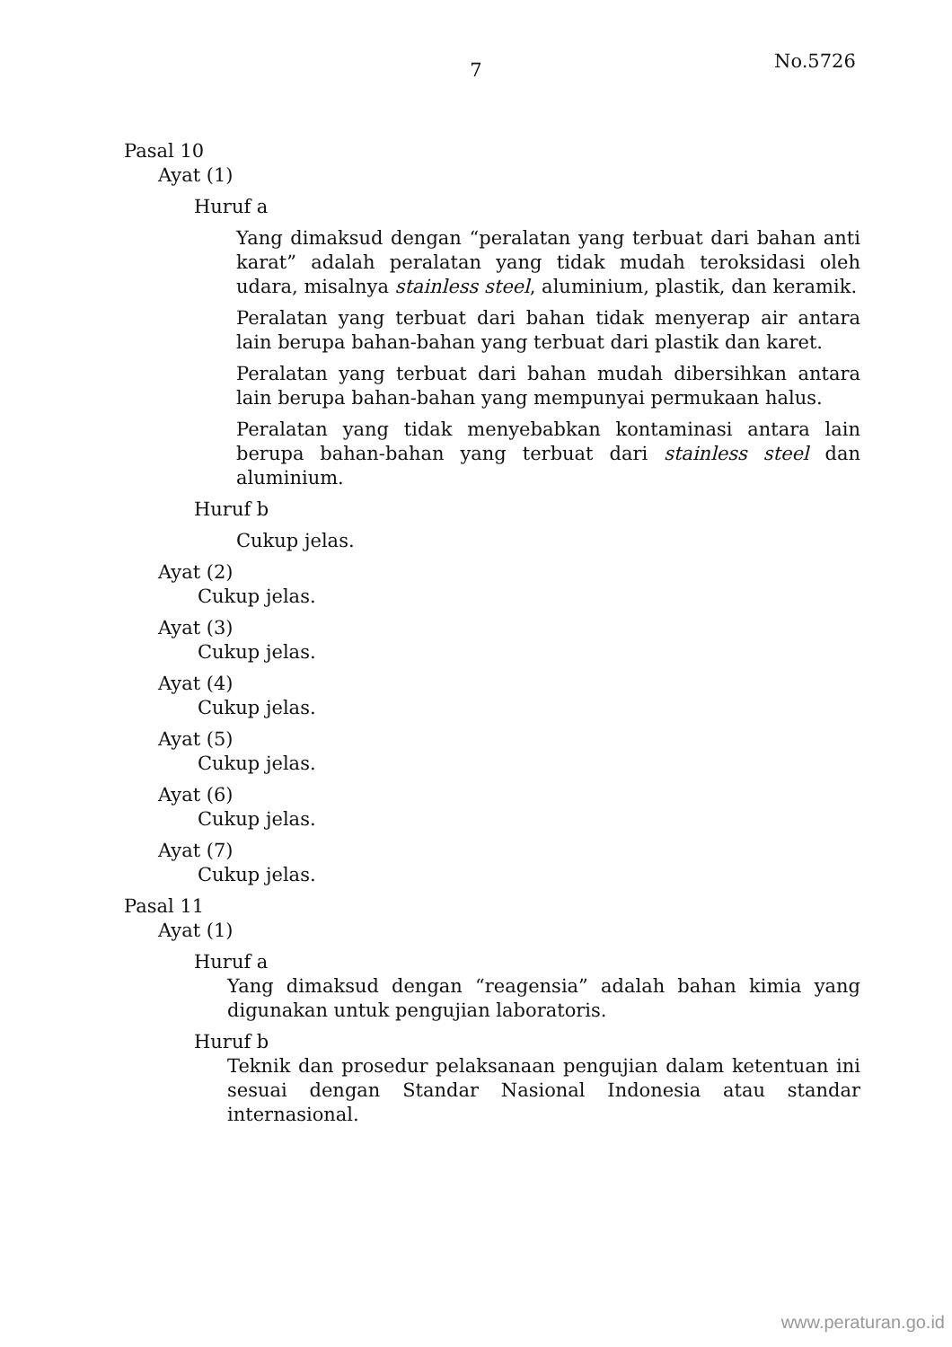7
No.5726
Pasal 10
Ayat (1)
Huruf a
Yang dimaksud dengan “peralatan yang terbuat dari bahan anti karat” adalah peralatan yang tidak mudah teroksidasi oleh udara, misalnya stainless steel, aluminium, plastik, dan keramik.
Peralatan yang terbuat dari bahan tidak menyerap air antara lain berupa bahan-bahan yang terbuat dari plastik dan karet.
Peralatan yang terbuat dari bahan mudah dibersihkan antara lain berupa bahan-bahan yang mempunyai permukaan halus.
Peralatan yang tidak menyebabkan kontaminasi antara lain berupa bahan-bahan yang terbuat dari stainless steel dan aluminium.
Huruf b
Cukup jelas.
Ayat (2)
Cukup jelas.
Ayat (3)
Cukup jelas.
Ayat (4)
Cukup jelas.
Ayat (5)
Cukup jelas.
Ayat (6)
Cukup jelas.
Ayat (7)
Cukup jelas.
Pasal 11
Ayat (1)
Huruf a
Yang dimaksud dengan “reagensia” adalah bahan kimia yang digunakan untuk pengujian laboratoris.
Huruf b
Teknik dan prosedur pelaksanaan pengujian dalam ketentuan ini sesuai dengan Standar Nasional Indonesia atau standar internasional.
www.peraturan.go.id